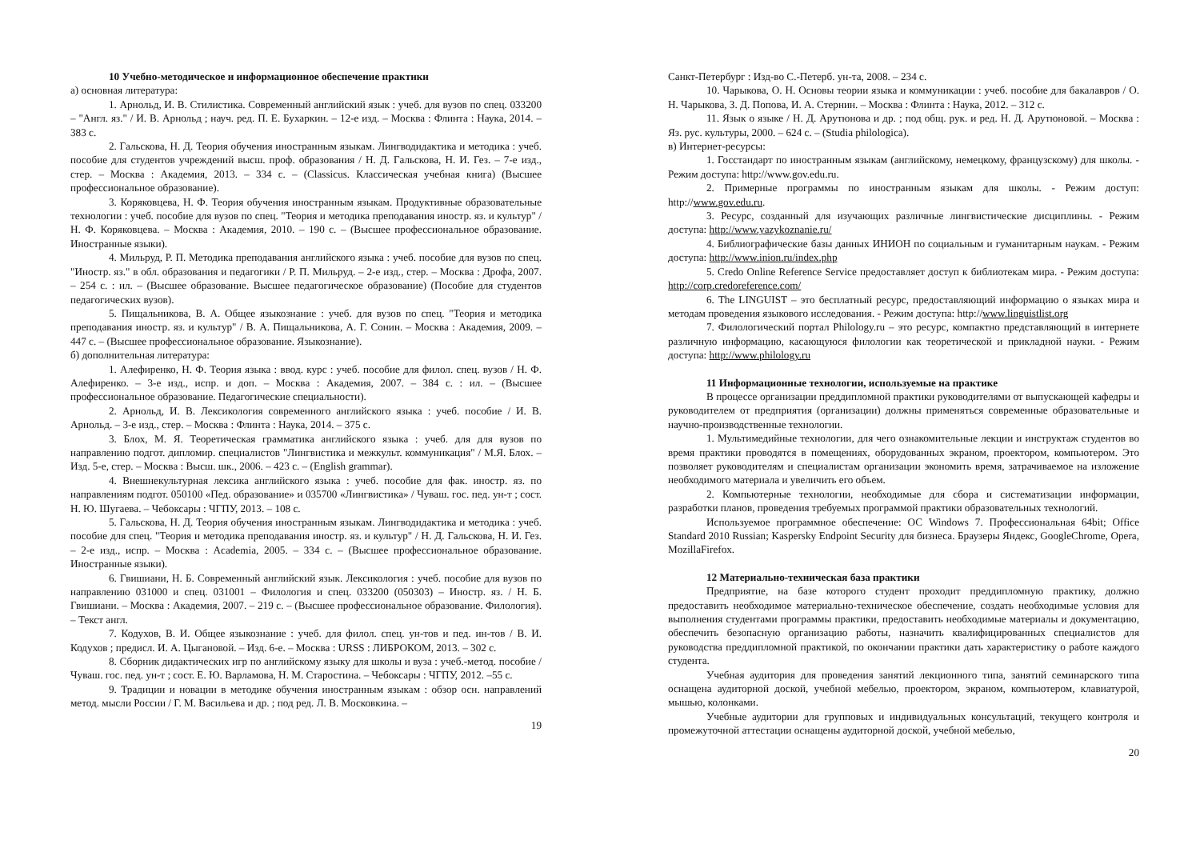10 Учебно-методическое и информационное обеспечение практики
а) основная литература:
1. Арнольд, И. В. Стилистика. Современный английский язык : учеб. для вузов по спец. 033200 – "Англ. яз." / И. В. Арнольд ; науч. ред. П. Е. Бухаркин. – 12-е изд. – Москва : Флинта : Наука, 2014. – 383 с.
2. Гальскова, Н. Д. Теория обучения иностранным языкам. Лингводидактика и методика : учеб. пособие для студентов учреждений высш. проф. образования / Н. Д. Гальскова, Н. И. Гез. – 7-е изд., стер. – Москва : Академия, 2013. – 334 с. – (Classicus. Классическая учебная книга) (Высшее профессиональное образование).
3. Коряковцева, Н. Ф. Теория обучения иностранным языкам. Продуктивные образовательные технологии : учеб. пособие для вузов по спец. "Теория и методика преподавания иностр. яз. и культур" / Н. Ф. Коряковцева. – Москва : Академия, 2010. – 190 с. – (Высшее профессиональное образование. Иностранные языки).
4. Мильруд, Р. П. Методика преподавания английского языка : учеб. пособие для вузов по спец. "Иностр. яз." в обл. образования и педагогики / Р. П. Мильруд. – 2-е изд., стер. – Москва : Дрофа, 2007. – 254 с. : ил. – (Высшее образование. Высшее педагогическое образование) (Пособие для студентов педагогических вузов).
5. Пищальникова, В. А. Общее языкознание : учеб. для вузов по спец. "Теория и методика преподавания иностр. яз. и культур" / В. А. Пищальникова, А. Г. Сонин. – Москва : Академия, 2009. – 447 с. – (Высшее профессиональное образование. Языкознание).
б) дополнительная литература:
1. Алефиренко, Н. Ф. Теория языка : ввод. курс : учеб. пособие для филол. спец. вузов / Н. Ф. Алефиренко. – 3-е изд., испр. и доп. – Москва : Академия, 2007. – 384 с. : ил. – (Высшее профессиональное образование. Педагогические специальности).
2. Арнольд, И. В. Лексикология современного английского языка : учеб. пособие / И. В. Арнольд. – 3-е изд., стер. – Москва : Флинта : Наука, 2014. – 375 с.
3. Блох, М. Я. Теоретическая грамматика английского языка : учеб. для для вузов по направлению подгот. дипломир. специалистов "Лингвистика и межкульт. коммуникация" / М.Я. Блох. – Изд. 5-е, стер. – Москва : Высш. шк., 2006. – 423 с. – (English grammar).
4. Внешнекультурная лексика английского языка : учеб. пособие для фак. иностр. яз. по направлениям подгот. 050100 «Пед. образование» и 035700 «Лингвистика» / Чуваш. гос. пед. ун-т ; сост. Н. Ю. Шугаева. – Чебоксары : ЧГПУ, 2013. – 108 с.
5. Гальскова, Н. Д. Теория обучения иностранным языкам. Лингводидактика и методика : учеб. пособие для спец. "Теория и методика преподавания иностр. яз. и культур" / Н. Д. Гальскова, Н. И. Гез. – 2-е изд., испр. – Москва : Academia, 2005. – 334 с. – (Высшее профессиональное образование. Иностранные языки).
6. Гвишиани, Н. Б. Современный английский язык. Лексикология : учеб. пособие для вузов по направлению 031000 и спец. 031001 – Филология и спец. 033200 (050303) – Иностр. яз. / Н. Б. Гвишиани. – Москва : Академия, 2007. – 219 с. – (Высшее профессиональное образование. Филология). – Текст англ.
7. Кодухов, В. И. Общее языкознание : учеб. для филол. спец. ун-тов и пед. ин-тов / В. И. Кодухов ; предисл. И. А. Цыгановой. – Изд. 6-е. – Москва : URSS : ЛИБРОКОМ, 2013. – 302 с.
8. Сборник дидактических игр по английскому языку для школы и вуза : учеб.-метод. пособие / Чуваш. гос. пед. ун-т ; сост. Е. Ю. Варламова, Н. М. Старостина. – Чебоксары : ЧГПУ, 2012. –55 с.
9. Традиции и новации в методике обучения иностранным языкам : обзор осн. направлений метод. мысли России / Г. М. Васильева и др. ; под ред. Л. В. Московкина. –
19
Санкт-Петербург : Изд-во С.-Петерб. ун-та, 2008. – 234 с.
10. Чарыкова, О. Н. Основы теории языка и коммуникации : учеб. пособие для бакалавров / О. Н. Чарыкова, З. Д. Попова, И. А. Стернин. – Москва : Флинта : Наука, 2012. – 312 с.
11. Язык о языке / Н. Д. Арутюнова и др. ; под общ. рук. и ред. Н. Д. Арутюновой. – Москва : Яз. рус. культуры, 2000. – 624 с. – (Studia philologica).
в) Интернет-ресурсы:
1. Госстандарт по иностранным языкам (английскому, немецкому, французскому) для школы. - Режим доступа: http://www.gov.edu.ru.
2. Примерные программы по иностранным языкам для школы. - Режим доступ: http://www.gov.edu.ru.
3. Ресурс, созданный для изучающих различные лингвистические дисциплины. - Режим доступа: http://www.yazykoznanie.ru/
4. Библиографические базы данных ИНИОН по социальным и гуманитарным наукам. - Режим доступа: http://www.inion.ru/index.php
5. Credo Online Reference Service предоставляет доступ к библиотекам мира. - Режим доступа: http://corp.credoreference.com/
6. The LINGUIST – это бесплатный ресурс, предоставляющий информацию о языках мира и методам проведения языкового исследования. - Режим доступа: http://www.linguistlist.org
7. Филологический портал Philology.ru – это ресурс, компактно представляющий в интернете различную информацию, касающуюся филологии как теоретической и прикладной науки. - Режим доступа: http://www.philology.ru
11 Информационные технологии, используемые на практике
В процессе организации преддипломной практики руководителями от выпускающей кафедры и руководителем от предприятия (организации) должны применяться современные образовательные и научно-производственные технологии.
1. Мультимедийные технологии, для чего ознакомительные лекции и инструктаж студентов во время практики проводятся в помещениях, оборудованных экраном, проектором, компьютером. Это позволяет руководителям и специалистам организации экономить время, затрачиваемое на изложение необходимого материала и увеличить его объем.
2. Компьютерные технологии, необходимые для сбора и систематизации информации, разработки планов, проведения требуемых программой практики образовательных технологий.
Используемое программное обеспечение: ОС Windows 7. Профессиональная 64bit; Office Standard 2010 Russian; Kaspersky Endpoint Security для бизнеса. Браузеры Яндекс, GoogleChrome, Opera, MozillaFirefox.
12 Материально-техническая база практики
Предприятие, на базе которого студент проходит преддипломную практику, должно предоставить необходимое материально-техническое обеспечение, создать необходимые условия для выполнения студентами программы практики, предоставить необходимые материалы и документацию, обеспечить безопасную организацию работы, назначить квалифицированных специалистов для руководства преддипломной практикой, по окончании практики дать характеристику о работе каждого студента.
Учебная аудитория для проведения занятий лекционного типа, занятий семинарского типа оснащена аудиторной доской, учебной мебелью, проектором, экраном, компьютером, клавиатурой, мышью, колонками.
Учебные аудитории для групповых и индивидуальных консультаций, текущего контроля и промежуточной аттестации оснащены аудиторной доской, учебной мебелью,
20